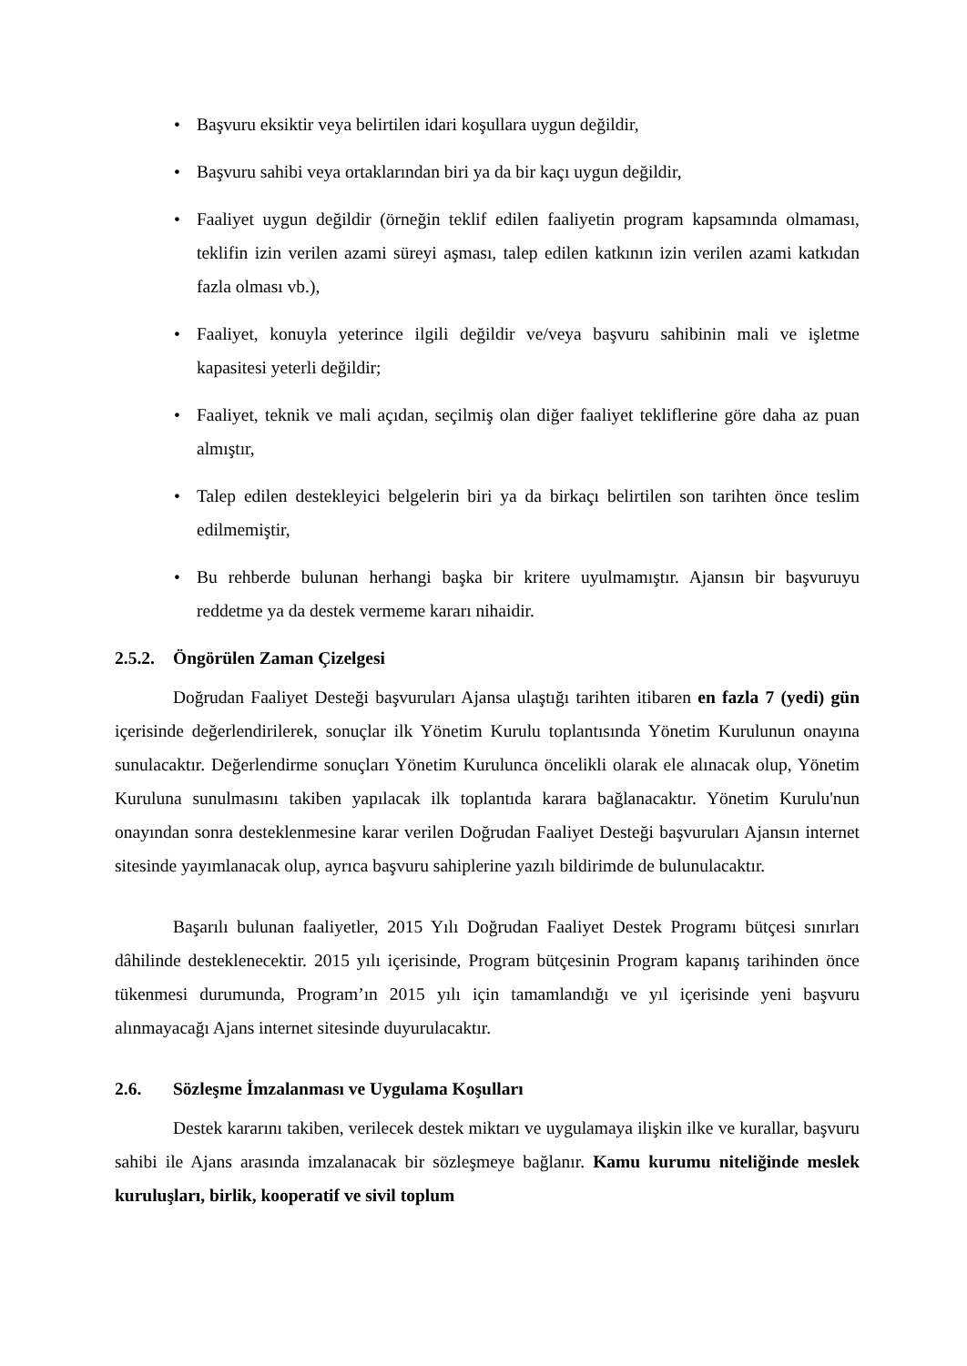• Başvuru eksiktir veya belirtilen idari koşullara uygun değildir,
• Başvuru sahibi veya ortaklarından biri ya da bir kaçı uygun değildir,
• Faaliyet uygun değildir (örneğin teklif edilen faaliyetin program kapsamında olmaması, teklifin izin verilen azami süreyi aşması, talep edilen katkının izin verilen azami katkıdan fazla olması vb.),
• Faaliyet, konuyla yeterince ilgili değildir ve/veya başvuru sahibinin mali ve işletme kapasitesi yeterli değildir;
• Faaliyet, teknik ve mali açıdan, seçilmiş olan diğer faaliyet tekliflerine göre daha az puan almıştır,
• Talep edilen destekleyici belgelerin biri ya da birkaçı belirtilen son tarihten önce teslim edilmemiştir,
• Bu rehberde bulunan herhangi başka bir kritere uyulmamıştır. Ajansın bir başvuruyu reddetme ya da destek vermeme kararı nihaidir.
2.5.2. Öngörülen Zaman Çizelgesi
Doğrudan Faaliyet Desteği başvuruları Ajansa ulaştığı tarihten itibaren en fazla 7 (yedi) gün içerisinde değerlendirilerek, sonuçlar ilk Yönetim Kurulu toplantısında Yönetim Kurulunun onayına sunulacaktır. Değerlendirme sonuçları Yönetim Kurulunca öncelikli olarak ele alınacak olup, Yönetim Kuruluna sunulmasını takiben yapılacak ilk toplantıda karara bağlanacaktır. Yönetim Kurulu'nun onayından sonra desteklenmesine karar verilen Doğrudan Faaliyet Desteği başvuruları Ajansın internet sitesinde yayımlanacak olup, ayrıca başvuru sahiplerine yazılı bildirimde de bulunulacaktır.
Başarılı bulunan faaliyetler, 2015 Yılı Doğrudan Faaliyet Destek Programı bütçesi sınırları dâhilinde desteklenecektir. 2015 yılı içerisinde, Program bütçesinin Program kapanış tarihinden önce tükenmesi durumunda, Program’ın 2015 yılı için tamamlandığı ve yıl içerisinde yeni başvuru alınmayacağı Ajans internet sitesinde duyurulacaktır.
2.6. Sözleşme İmzalanması ve Uygulama Koşulları
Destek kararını takiben, verilecek destek miktarı ve uygulamaya ilişkin ilke ve kurallar, başvuru sahibi ile Ajans arasında imzalanacak bir sözleşmeye bağlanır. Kamu kurumu niteliğinde meslek kuruluşları, birlik, kooperatif ve sivil toplum